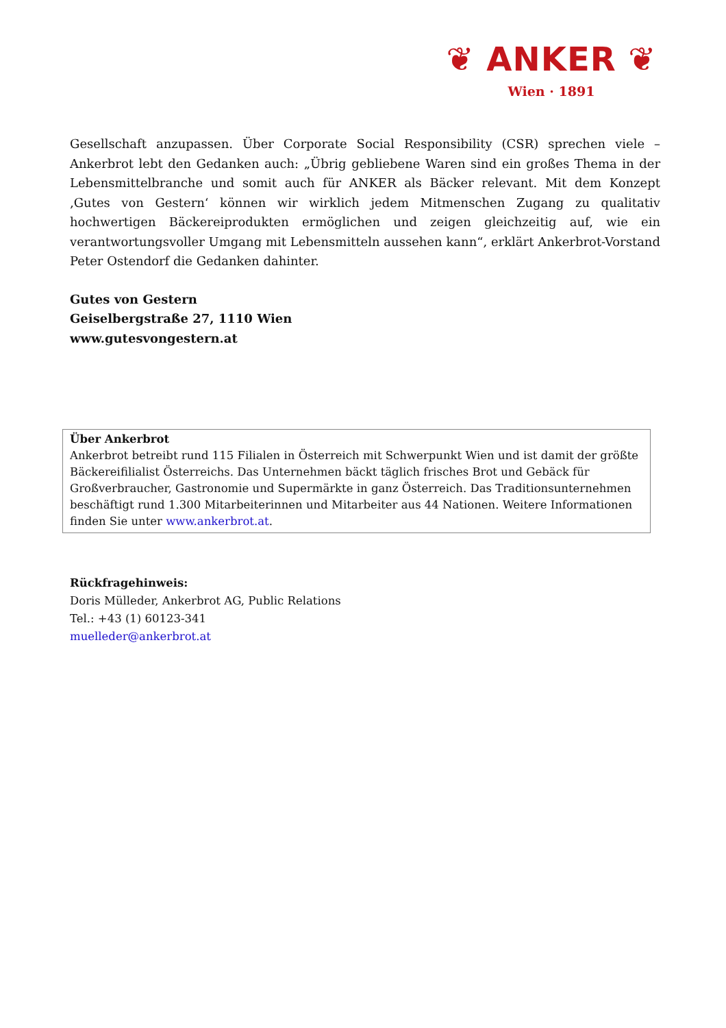❦ ANKER ❦
Wien · 1891
Gesellschaft anzupassen. Über Corporate Social Responsibility (CSR) sprechen viele – Ankerbrot lebt den Gedanken auch: „Übrig gebliebene Waren sind ein großes Thema in der Lebensmittelbranche und somit auch für ANKER als Bäcker relevant. Mit dem Konzept ‚Gutes von Gestern‘ können wir wirklich jedem Mitmenschen Zugang zu qualitativ hochwertigen Bäckereiprodukten ermöglichen und zeigen gleichzeitig auf, wie ein verantwortungsvoller Umgang mit Lebensmitteln aussehen kann“, erklärt Ankerbrot-Vorstand Peter Ostendorf die Gedanken dahinter.
Gutes von Gestern
Geiselbergstraße 27, 1110 Wien
www.gutesvongestern.at
Über Ankerbrot
Ankerbrot betreibt rund 115 Filialen in Österreich mit Schwerpunkt Wien und ist damit der größte Bäckereifilialist Österreichs. Das Unternehmen bäckt täglich frisches Brot und Gebäck für Großverbraucher, Gastronomie und Supermärkte in ganz Österreich. Das Traditionsunternehmen beschäftigt rund 1.300 Mitarbeiterinnen und Mitarbeiter aus 44 Nationen. Weitere Informationen finden Sie unter www.ankerbrot.at.
Rückfragehinweis:
Doris Mülleder, Ankerbrot AG, Public Relations
Tel.: +43 (1) 60123-341
muelleder@ankerbrot.at